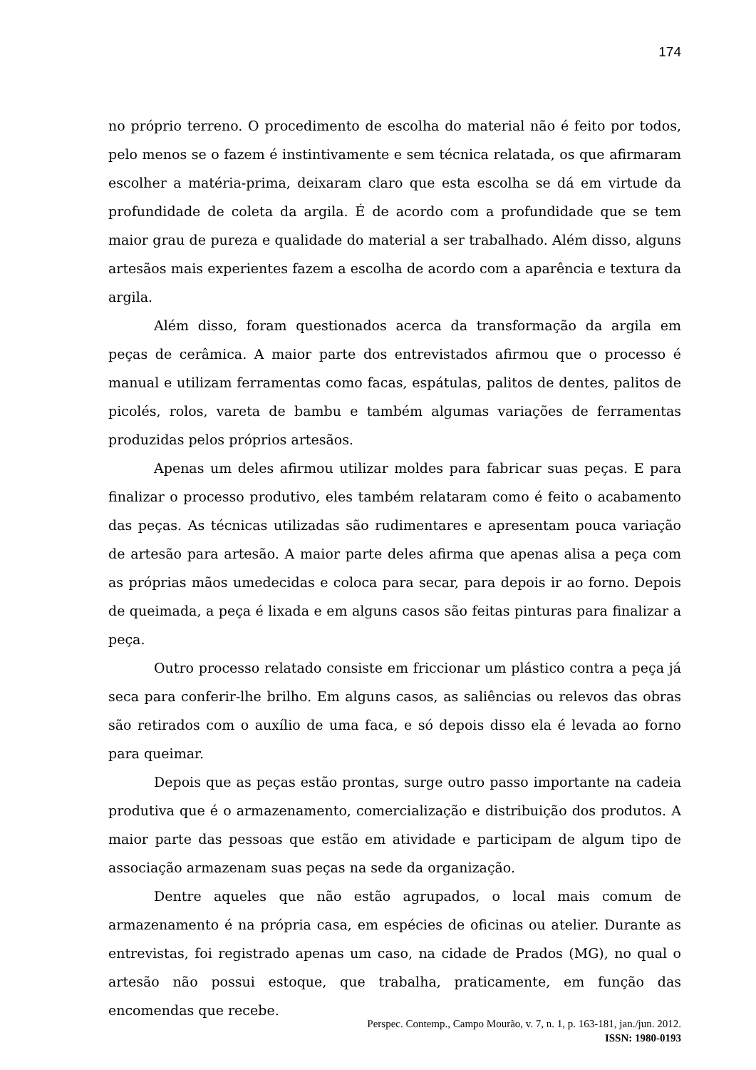174
no próprio terreno. O procedimento de escolha do material não é feito por todos, pelo menos se o fazem é instintivamente e sem técnica relatada, os que afirmaram escolher a matéria-prima, deixaram claro que esta escolha se dá em virtude da profundidade de coleta da argila. É de acordo com a profundidade que se tem maior grau de pureza e qualidade do material a ser trabalhado. Além disso, alguns artesãos mais experientes fazem a escolha de acordo com a aparência e textura da argila.
Além disso, foram questionados acerca da transformação da argila em peças de cerâmica. A maior parte dos entrevistados afirmou que o processo é manual e utilizam ferramentas como facas, espátulas, palitos de dentes, palitos de picolés, rolos, vareta de bambu e também algumas variações de ferramentas produzidas pelos próprios artesãos.
Apenas um deles afirmou utilizar moldes para fabricar suas peças. E para finalizar o processo produtivo, eles também relataram como é feito o acabamento das peças. As técnicas utilizadas são rudimentares e apresentam pouca variação de artesão para artesão. A maior parte deles afirma que apenas alisa a peça com as próprias mãos umedecidas e coloca para secar, para depois ir ao forno. Depois de queimada, a peça é lixada e em alguns casos são feitas pinturas para finalizar a peça.
Outro processo relatado consiste em friccionar um plástico contra a peça já seca para conferir-lhe brilho. Em alguns casos, as saliências ou relevos das obras são retirados com o auxílio de uma faca, e só depois disso ela é levada ao forno para queimar.
Depois que as peças estão prontas, surge outro passo importante na cadeia produtiva que é o armazenamento, comercialização e distribuição dos produtos. A maior parte das pessoas que estão em atividade e participam de algum tipo de associação armazenam suas peças na sede da organização.
Dentre aqueles que não estão agrupados, o local mais comum de armazenamento é na própria casa, em espécies de oficinas ou atelier. Durante as entrevistas, foi registrado apenas um caso, na cidade de Prados (MG), no qual o artesão não possui estoque, que trabalha, praticamente, em função das encomendas que recebe.
Perspec. Contemp., Campo Mourão, v. 7, n. 1, p. 163-181, jan./jun. 2012.
ISSN: 1980-0193